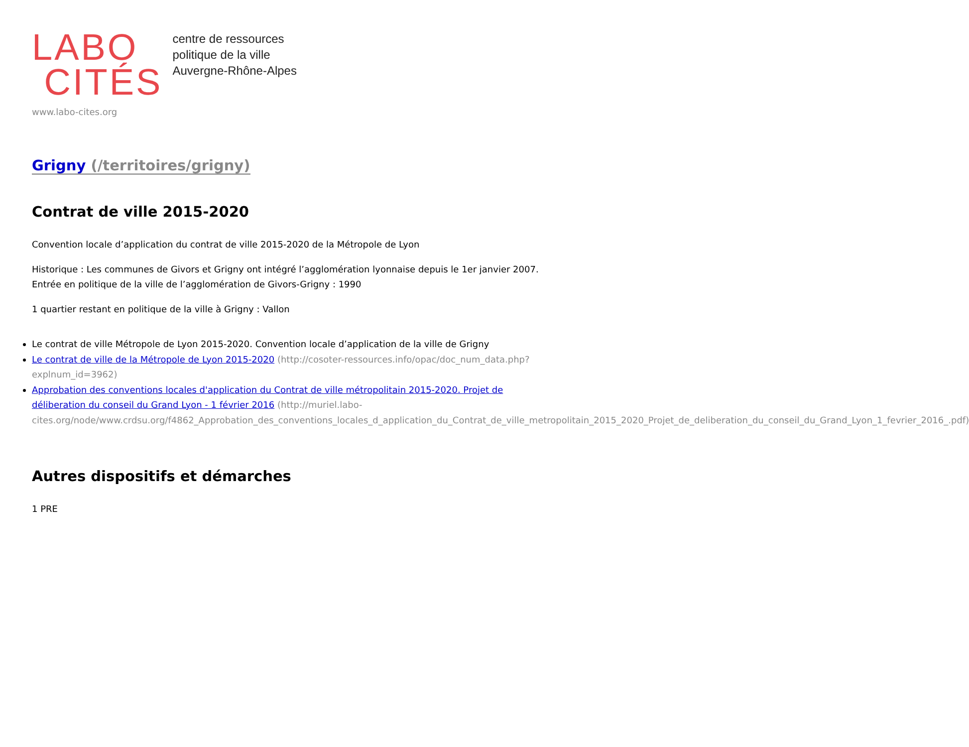LABO
CITÉS
centre de ressources
politique de la ville
Auvergne-Rhône-Alpes
www.labo-cites.org
Grigny (/territoires/grigny)
Contrat de ville 2015-2020
Convention locale d’application du contrat de ville 2015-2020 de la Métropole de Lyon
Historique : Les communes de Givors et Grigny ont intégré l’agglomération lyonnaise depuis le 1er janvier 2007.
Entrée en politique de la ville de l’agglomération de Givors-Grigny : 1990
1 quartier restant en politique de la ville à Grigny : Vallon
Le contrat de ville Métropole de Lyon 2015-2020. Convention locale d’application de la ville de Grigny
Le contrat de ville de la Métropole de Lyon 2015-2020 (http://cosoter-ressources.info/opac/doc_num_data.php?explnum_id=3962)
Approbation des conventions locales d'application du Contrat de ville métropolitain 2015-2020. Projet de déliberation du conseil du Grand Lyon - 1 février 2016 (http://muriel.labo-cites.org/node/www.crdsu.org/f4862_Approbation_des_conventions_locales_d_application_du_Contrat_de_ville_metropolitain_2015_2020_Projet_de_deliberation_du_conseil_du_Grand_Lyon_1_fevrier_2016_.pdf)
Autres dispositifs et démarches
1 PRE